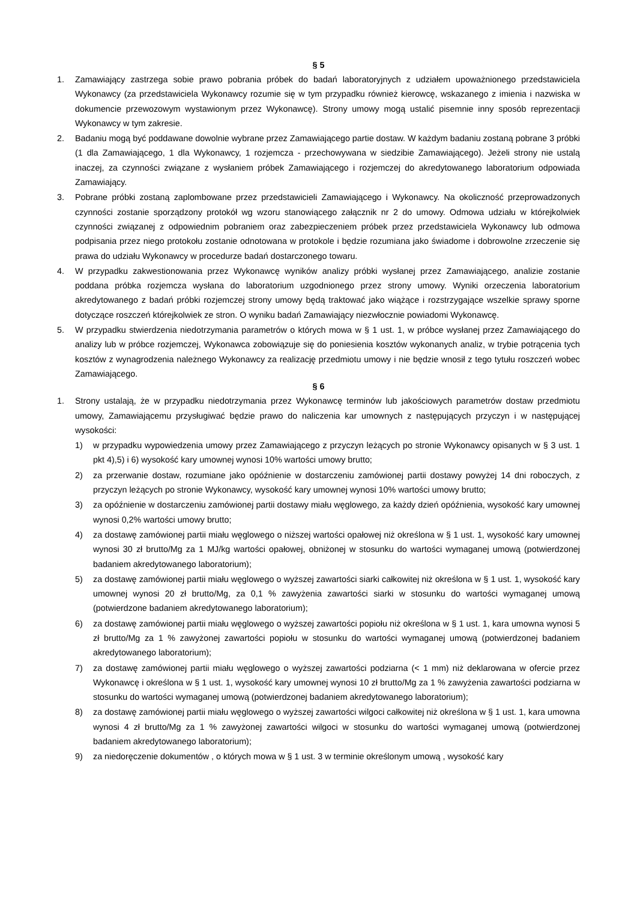§ 5
1. Zamawiający zastrzega sobie prawo pobrania próbek do badań laboratoryjnych z udziałem upoważnionego przedstawiciela Wykonawcy (za przedstawiciela Wykonawcy rozumie się w tym przypadku również kierowcę, wskazanego z imienia i nazwiska w dokumencie przewozowym wystawionym przez Wykonawcę). Strony umowy mogą ustalić pisemnie inny sposób reprezentacji Wykonawcy w tym zakresie.
2. Badaniu mogą być poddawane dowolnie wybrane przez Zamawiającego partie dostaw. W każdym badaniu zostaną pobrane 3 próbki (1 dla Zamawiającego, 1 dla Wykonawcy, 1 rozjemcza - przechowywana w siedzibie Zamawiającego). Jeżeli strony nie ustalą inaczej, za czynności związane z wysłaniem próbek Zamawiającego i rozjemczej do akredytowanego laboratorium odpowiada Zamawiający.
3. Pobrane próbki zostaną zaplombowane przez przedstawicieli Zamawiającego i Wykonawcy. Na okoliczność przeprowadzonych czynności zostanie sporządzony protokół wg wzoru stanowiącego załącznik nr 2 do umowy. Odmowa udziału w którejkolwiek czynności związanej z odpowiednim pobraniem oraz zabezpieczeniem próbek przez przedstawiciela Wykonawcy lub odmowa podpisania przez niego protokołu zostanie odnotowana w protokole i będzie rozumiana jako świadome i dobrowolne zrzeczenie się prawa do udziału Wykonawcy w procedurze badań dostarczonego towaru.
4. W przypadku zakwestionowania przez Wykonawcę wyników analizy próbki wysłanej przez Zamawiającego, analizie zostanie poddana próbka rozjemcza wysłana do laboratorium uzgodnionego przez strony umowy. Wyniki orzeczenia laboratorium akredytowanego z badań próbki rozjemczej strony umowy będą traktować jako wiążące i rozstrzygające wszelkie sprawy sporne dotyczące roszczeń którejkolwiek ze stron. O wyniku badań Zamawiający niezwłocznie powiadomi Wykonawcę.
5. W przypadku stwierdzenia niedotrzymania parametrów o których mowa w § 1 ust. 1, w próbce wysłanej przez Zamawiającego do analizy lub w próbce rozjemczej, Wykonawca zobowiązuje się do poniesienia kosztów wykonanych analiz, w trybie potrącenia tych kosztów z wynagrodzenia należnego Wykonawcy za realizację przedmiotu umowy i nie będzie wnosił z tego tytułu roszczeń wobec Zamawiającego.
§ 6
1. Strony ustalają, że w przypadku niedotrzymania przez Wykonawcę terminów lub jakościowych parametrów dostaw przedmiotu umowy, Zamawiającemu przysługiwać będzie prawo do naliczenia kar umownych z następujących przyczyn i w następującej wysokości:
1) w przypadku wypowiedzenia umowy przez Zamawiającego z przyczyn leżących po stronie Wykonawcy opisanych w § 3 ust. 1 pkt 4),5) i 6) wysokość kary umownej wynosi 10% wartości umowy brutto;
2) za przerwanie dostaw, rozumiane jako opóźnienie w dostarczeniu zamówionej partii dostawy powyżej 14 dni roboczych, z przyczyn leżących po stronie Wykonawcy, wysokość kary umownej wynosi 10% wartości umowy brutto;
3) za opóźnienie w dostarczeniu zamówionej partii dostawy miału węglowego, za każdy dzień opóźnienia, wysokość kary umownej wynosi 0,2% wartości umowy brutto;
4) za dostawę zamówionej partii miału węglowego o niższej wartości opałowej niż określona w § 1 ust. 1, wysokość kary umownej wynosi 30 zł brutto/Mg za 1 MJ/kg wartości opałowej, obniżonej w stosunku do wartości wymaganej umową (potwierdzonej badaniem akredytowanego laboratorium);
5) za dostawę zamówionej partii miału węglowego o wyższej zawartości siarki całkowitej niż określona w § 1 ust. 1, wysokość kary umownej wynosi 20 zł brutto/Mg, za 0,1 % zawyżenia zawartości siarki w stosunku do wartości wymaganej umową (potwierdzone badaniem akredytowanego laboratorium);
6) za dostawę zamówionej partii miału węglowego o wyższej zawartości popiołu niż określona w § 1 ust. 1, kara umowna wynosi 5 zł brutto/Mg za 1 % zawyżonej zawartości popiołu w stosunku do wartości wymaganej umową (potwierdzonej badaniem akredytowanego laboratorium);
7) za dostawę zamówionej partii miału węglowego o wyższej zawartości podziarna (< 1 mm) niż deklarowana w ofercie przez Wykonawcę i określona w § 1 ust. 1, wysokość kary umownej wynosi 10 zł brutto/Mg za 1 % zawyżenia zawartości podziarna w stosunku do wartości wymaganej umową (potwierdzonej badaniem akredytowanego laboratorium);
8) za dostawę zamówionej partii miału węglowego o wyższej zawartości wilgoci całkowitej niż określona w § 1 ust. 1, kara umowna wynosi 4 zł brutto/Mg za 1 % zawyżonej zawartości wilgoci w stosunku do wartości wymaganej umową (potwierdzonej badaniem akredytowanego laboratorium);
9) za niedoręczenie dokumentów , o których mowa w § 1 ust. 3 w terminie określonym umową , wysokość kary